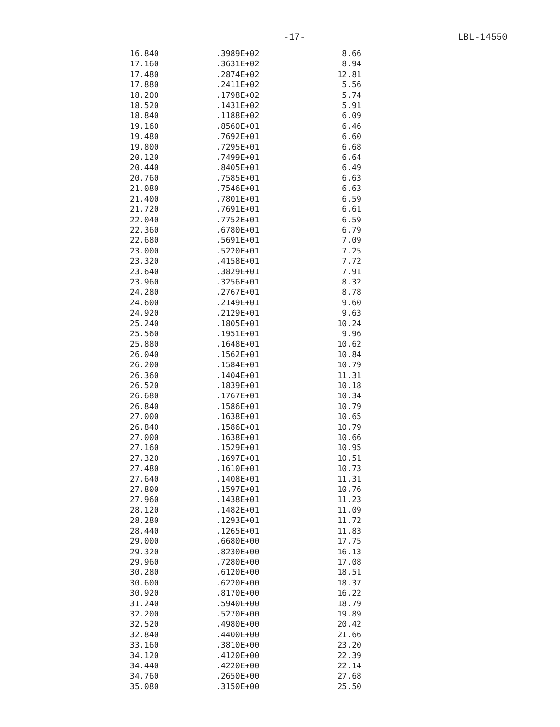-17- LBL-14550
| 16.840 | .3989E+02 | 8.66 |
| 17.160 | .3631E+02 | 8.94 |
| 17.480 | .2874E+02 | 12.81 |
| 17.880 | .2411E+02 | 5.56 |
| 18.200 | .1798E+02 | 5.74 |
| 18.520 | .1431E+02 | 5.91 |
| 18.840 | .1188E+02 | 6.09 |
| 19.160 | .8560E+01 | 6.46 |
| 19.480 | .7692E+01 | 6.60 |
| 19.800 | .7295E+01 | 6.68 |
| 20.120 | .7499E+01 | 6.64 |
| 20.440 | .8405E+01 | 6.49 |
| 20.760 | .7585E+01 | 6.63 |
| 21.080 | .7546E+01 | 6.63 |
| 21.400 | .7801E+01 | 6.59 |
| 21.720 | .7691E+01 | 6.61 |
| 22.040 | .7752E+01 | 6.59 |
| 22.360 | .6780E+01 | 6.79 |
| 22.680 | .5691E+01 | 7.09 |
| 23.000 | .5220E+01 | 7.25 |
| 23.320 | .4158E+01 | 7.72 |
| 23.640 | .3829E+01 | 7.91 |
| 23.960 | .3256E+01 | 8.32 |
| 24.280 | .2767E+01 | 8.78 |
| 24.600 | .2149E+01 | 9.60 |
| 24.920 | .2129E+01 | 9.63 |
| 25.240 | .1805E+01 | 10.24 |
| 25.560 | .1951E+01 | 9.96 |
| 25.880 | .1648E+01 | 10.62 |
| 26.040 | .1562E+01 | 10.84 |
| 26.200 | .1584E+01 | 10.79 |
| 26.360 | .1404E+01 | 11.31 |
| 26.520 | .1839E+01 | 10.18 |
| 26.680 | .1767E+01 | 10.34 |
| 26.840 | .1586E+01 | 10.79 |
| 27.000 | .1638E+01 | 10.65 |
| 26.840 | .1586E+01 | 10.79 |
| 27.000 | .1638E+01 | 10.66 |
| 27.160 | .1529E+01 | 10.95 |
| 27.320 | .1697E+01 | 10.51 |
| 27.480 | .1610E+01 | 10.73 |
| 27.640 | .1408E+01 | 11.31 |
| 27.800 | .1597E+01 | 10.76 |
| 27.960 | .1438E+01 | 11.23 |
| 28.120 | .1482E+01 | 11.09 |
| 28.280 | .1293E+01 | 11.72 |
| 28.440 | .1265E+01 | 11.83 |
| 29.000 | .6680E+00 | 17.75 |
| 29.320 | .8230E+00 | 16.13 |
| 29.960 | .7280E+00 | 17.08 |
| 30.280 | .6120E+00 | 18.51 |
| 30.600 | .6220E+00 | 18.37 |
| 30.920 | .8170E+00 | 16.22 |
| 31.240 | .5940E+00 | 18.79 |
| 32.200 | .5270E+00 | 19.89 |
| 32.520 | .4980E+00 | 20.42 |
| 32.840 | .4400E+00 | 21.66 |
| 33.160 | .3810E+00 | 23.20 |
| 34.120 | .4120E+00 | 22.39 |
| 34.440 | .4220E+00 | 22.14 |
| 34.760 | .2650E+00 | 27.68 |
| 35.080 | .3150E+00 | 25.50 |